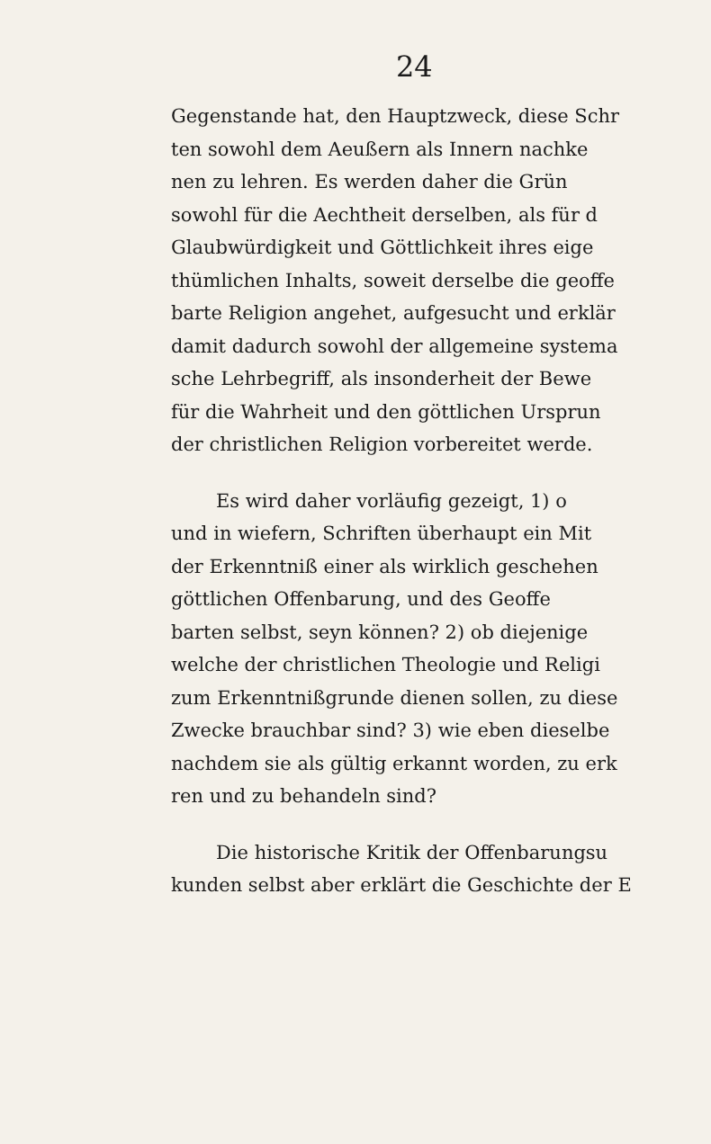24
Gegenstande hat, den Hauptzweck, diese Schr
ten sowohl dem Aeußern als Innern nachke
nen zu lehren. Es werden daher die Grün
sowohl für die Aechtheit derselben, als für d
Glaubwürdigkeit und Göttlichkeit ihres eige
thümlichen Inhalts, soweit derselbe die geoffe
barte Religion angehet, aufgesucht und erklär
damit dadurch sowohl der allgemeine systema
sche Lehrbegriff, als insonderheit der Bewe
für die Wahrheit und den göttlichen Ursprun
der christlichen Religion vorbereitet werde.
Es wird daher vorläufig gezeigt, 1) o
und in wiefern, Schriften überhaupt ein Mit
der Erkenntniß einer als wirklich geschehen
göttlichen Offenbarung, und des Geoffe
barten selbst, seyn können? 2) ob diejenige
welche der christlichen Theologie und Religi
zum Erkenntnißgrunde dienen sollen, zu diese
Zwecke brauchbar sind? 3) wie eben dieselbe
nachdem sie als gültig erkannt worden, zu erk
ren und zu behandeln sind?
Die historische Kritik der Offenbarungsu
kunden selbst aber erklärt die Geschichte der E